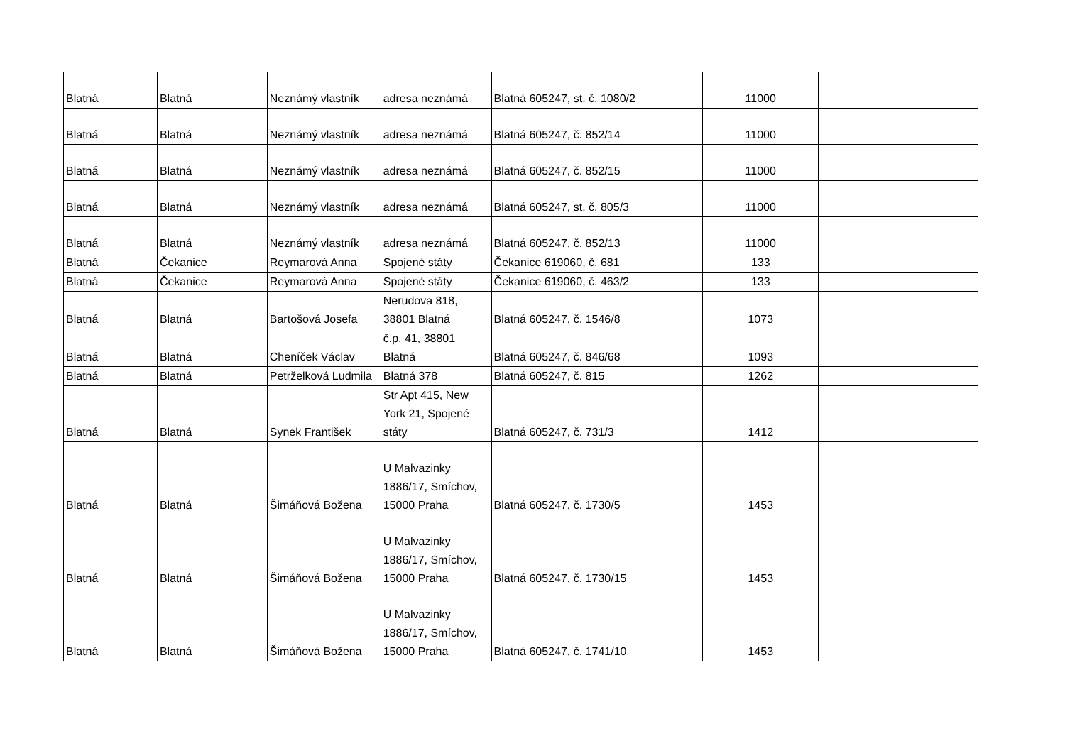| Blatná | Blatná | Neznámý vlastník | adresa neznámá | Blatná 605247, st. č. 1080/2 | 11000 | |
| Blatná | Blatná | Neznámý vlastník | adresa neznámá | Blatná 605247, č. 852/14 | 11000 | |
| Blatná | Blatná | Neznámý vlastník | adresa neznámá | Blatná 605247, č. 852/15 | 11000 | |
| Blatná | Blatná | Neznámý vlastník | adresa neznámá | Blatná 605247, st. č. 805/3 | 11000 | |
| Blatná | Blatná | Neznámý vlastník | adresa neznámá | Blatná 605247, č. 852/13 | 11000 | |
| Blatná | Čekanice | Reymarová Anna | Spojené státy | Čekanice 619060, č. 681 | 133 | |
| Blatná | Čekanice | Reymarová Anna | Spojené státy | Čekanice 619060, č. 463/2 | 133 | |
| Blatná | Blatná | Bartošová Josefa | Nerudova 818, 38801 Blatná | Blatná 605247, č. 1546/8 | 1073 | |
| Blatná | Blatná | Cheníček Václav | č.p. 41, 38801 Blatná | Blatná 605247, č. 846/68 | 1093 | |
| Blatná | Blatná | Petrželková Ludmila | Blatná 378 | Blatná 605247, č. 815 | 1262 | |
| Blatná | Blatná | Synek František | Str Apt 415, New York 21, Spojené státy | Blatná 605247, č. 731/3 | 1412 | |
| Blatná | Blatná | Šimáňová Božena | U Malvazinky 1886/17, Smíchov, 15000 Praha | Blatná 605247, č. 1730/5 | 1453 | |
| Blatná | Blatná | Šimáňová Božena | U Malvazinky 1886/17, Smíchov, 15000 Praha | Blatná 605247, č. 1730/15 | 1453 | |
| Blatná | Blatná | Šimáňová Božena | U Malvazinky 1886/17, Smíchov, 15000 Praha | Blatná 605247, č. 1741/10 | 1453 | |